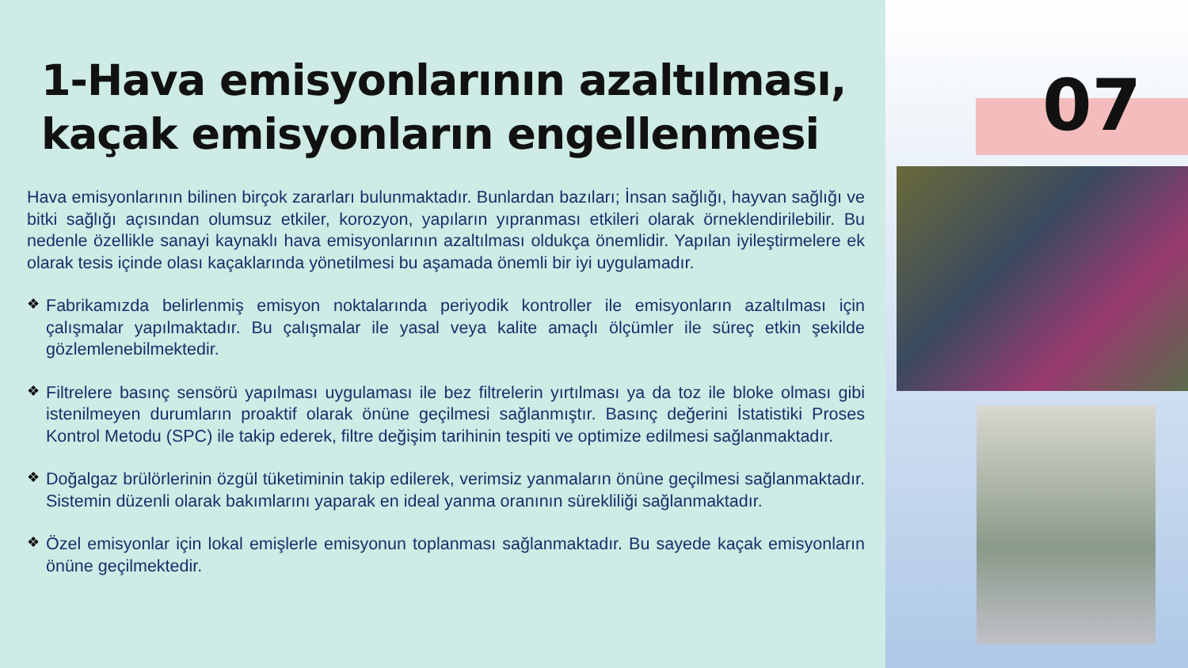1-Hava emisyonlarının azaltılması, kaçak emisyonların engellenmesi
Hava emisyonlarının bilinen birçok zararları bulunmaktadır. Bunlardan bazıları; İnsan sağlığı, hayvan sağlığı ve bitki sağlığı açısından olumsuz etkiler, korozyon, yapıların yıpranması etkileri olarak örneklendirilebilir. Bu nedenle özellikle sanayi kaynaklı hava emisyonlarının azaltılması oldukça önemlidir. Yapılan iyileştirmelere ek olarak tesis içinde olası kaçaklarında yönetilmesi bu aşamada önemli bir iyi uygulamadır.
❖
Fabrikamızda belirlenmiş emisyon noktalarında periyodik kontroller ile emisyonların azaltılması için çalışmalar yapılmaktadır. Bu çalışmalar ile yasal veya kalite amaçlı ölçümler ile süreç etkin şekilde gözlemlenebilmektedir.
❖
Filtrelere basınç sensörü yapılması uygulaması ile bez filtrelerin yırtılması ya da toz ile bloke olması gibi istenilmeyen durumların proaktif olarak önüne geçilmesi sağlanmıştır. Basınç değerini İstatistiki Proses Kontrol Metodu (SPC) ile takip ederek, filtre değişim tarihinin tespiti ve optimize edilmesi sağlanmaktadır.
❖
Doğalgaz brülörlerinin özgül tüketiminin takip edilerek, verimsiz yanmaların önüne geçilmesi sağlanmaktadır. Sistemin düzenli olarak bakımlarını yaparak en ideal yanma oranının sürekliliği sağlanmaktadır.
❖
Özel emisyonlar için lokal emişlerle emisyonun toplanması sağlanmaktadır. Bu sayede kaçak emisyonların önüne geçilmektedir.
07